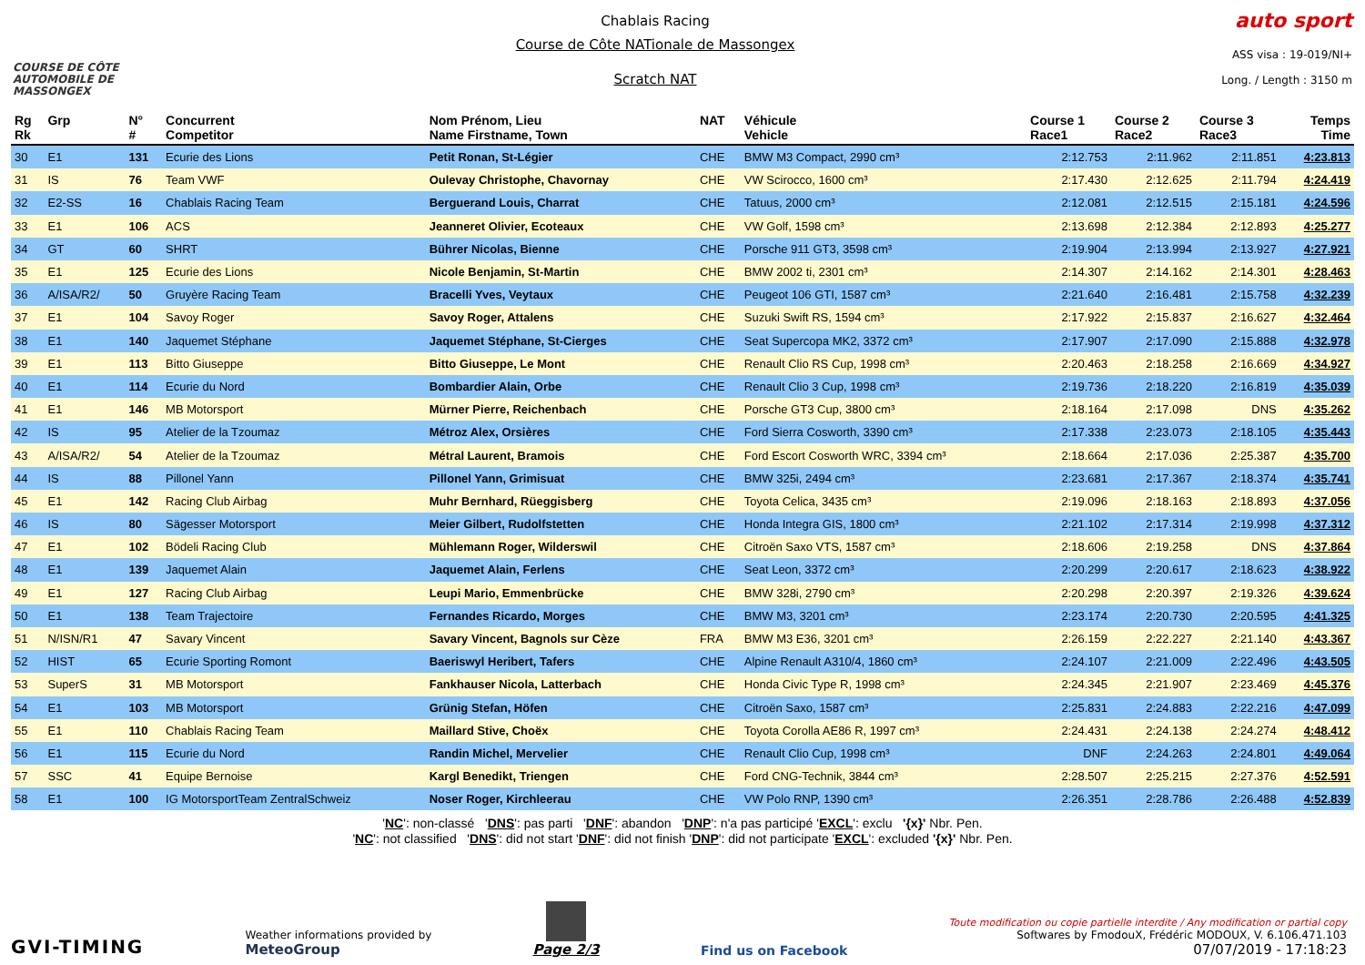COURSE DE CÔTE AUTOMOBILE DE MASSONGEX
Chablais Racing
Course de Côte NATionale de Massongex
Scratch NAT
auto sport
ASS visa : 19-019/NI+
Long. / Length : 3150 m
| Rg Rk | Grp | N° # | Concurrent Competitor | Nom Prénom, Lieu Name Firstname, Town | NAT | Véhicule Vehicle | Course 1 Race1 | Course 2 Race2 | Course 3 Race3 | Temps Time |
| --- | --- | --- | --- | --- | --- | --- | --- | --- | --- | --- |
| 30 | E1 | 131 | Ecurie des Lions | Petit Ronan, St-Légier | CHE | BMW M3 Compact, 2990 cm³ | 2:12.753 | 2:11.962 | 2:11.851 | 4:23.813 |
| 31 | IS | 76 | Team VWF | Oulevay Christophe, Chavornay | CHE | VW Scirocco, 1600 cm³ | 2:17.430 | 2:12.625 | 2:11.794 | 4:24.419 |
| 32 | E2-SS | 16 | Chablais Racing Team | Berguerand Louis, Charrat | CHE | Tatuus, 2000 cm³ | 2:12.081 | 2:12.515 | 2:15.181 | 4:24.596 |
| 33 | E1 | 106 | ACS | Jeanneret Olivier, Ecoteaux | CHE | VW Golf, 1598 cm³ | 2:13.698 | 2:12.384 | 2:12.893 | 4:25.277 |
| 34 | GT | 60 | SHRT | Bührer Nicolas, Bienne | CHE | Porsche 911 GT3, 3598 cm³ | 2:19.904 | 2:13.994 | 2:13.927 | 4:27.921 |
| 35 | E1 | 125 | Ecurie des Lions | Nicole Benjamin, St-Martin | CHE | BMW 2002 ti, 2301 cm³ | 2:14.307 | 2:14.162 | 2:14.301 | 4:28.463 |
| 36 | A/ISA/R2/ | 50 | Gruyère Racing Team | Bracelli Yves, Veytaux | CHE | Peugeot 106 GTI, 1587 cm³ | 2:21.640 | 2:16.481 | 2:15.758 | 4:32.239 |
| 37 | E1 | 104 | Savoy Roger | Savoy Roger, Attalens | CHE | Suzuki Swift RS, 1594 cm³ | 2:17.922 | 2:15.837 | 2:16.627 | 4:32.464 |
| 38 | E1 | 140 | Jaquemet Stéphane | Jaquemet Stéphane, St-Cierges | CHE | Seat Supercopa MK2, 3372 cm³ | 2:17.907 | 2:17.090 | 2:15.888 | 4:32.978 |
| 39 | E1 | 113 | Bitto Giuseppe | Bitto Giuseppe, Le Mont | CHE | Renault Clio RS Cup, 1998 cm³ | 2:20.463 | 2:18.258 | 2:16.669 | 4:34.927 |
| 40 | E1 | 114 | Ecurie du Nord | Bombardier Alain, Orbe | CHE | Renault Clio 3 Cup, 1998 cm³ | 2:19.736 | 2:18.220 | 2:16.819 | 4:35.039 |
| 41 | E1 | 146 | MB Motorsport | Mürner Pierre, Reichenbach | CHE | Porsche GT3 Cup, 3800 cm³ | 2:18.164 | 2:17.098 | DNS | 4:35.262 |
| 42 | IS | 95 | Atelier de la Tzoumaz | Métroz Alex, Orsières | CHE | Ford Sierra Cosworth, 3390 cm³ | 2:17.338 | 2:23.073 | 2:18.105 | 4:35.443 |
| 43 | A/ISA/R2/ | 54 | Atelier de la Tzoumaz | Métral Laurent, Bramois | CHE | Ford Escort Cosworth WRC, 3394 cm³ | 2:18.664 | 2:17.036 | 2:25.387 | 4:35.700 |
| 44 | IS | 88 | Pillonel Yann | Pillonel Yann, Grimisuat | CHE | BMW 325i, 2494 cm³ | 2:23.681 | 2:17.367 | 2:18.374 | 4:35.741 |
| 45 | E1 | 142 | Racing Club Airbag | Muhr Bernhard, Rüeggisberg | CHE | Toyota Celica, 3435 cm³ | 2:19.096 | 2:18.163 | 2:18.893 | 4:37.056 |
| 46 | IS | 80 | Sägesser Motorsport | Meier Gilbert, Rudolfstetten | CHE | Honda Integra GIS, 1800 cm³ | 2:21.102 | 2:17.314 | 2:19.998 | 4:37.312 |
| 47 | E1 | 102 | Bödeli Racing Club | Mühlemann Roger, Wilderswil | CHE | Citroën Saxo VTS, 1587 cm³ | 2:18.606 | 2:19.258 | DNS | 4:37.864 |
| 48 | E1 | 139 | Jaquemet Alain | Jaquemet Alain, Ferlens | CHE | Seat Leon, 3372 cm³ | 2:20.299 | 2:20.617 | 2:18.623 | 4:38.922 |
| 49 | E1 | 127 | Racing Club Airbag | Leupi Mario, Emmenbrücke | CHE | BMW 328i, 2790 cm³ | 2:20.298 | 2:20.397 | 2:19.326 | 4:39.624 |
| 50 | E1 | 138 | Team Trajectoire | Fernandes Ricardo, Morges | CHE | BMW M3, 3201 cm³ | 2:23.174 | 2:20.730 | 2:20.595 | 4:41.325 |
| 51 | N/ISN/R1 | 47 | Savary Vincent | Savary Vincent, Bagnols sur Cèze | FRA | BMW M3 E36, 3201 cm³ | 2:26.159 | 2:22.227 | 2:21.140 | 4:43.367 |
| 52 | HIST | 65 | Ecurie Sporting Romont | Baeriswyl Heribert, Tafers | CHE | Alpine Renault A310/4, 1860 cm³ | 2:24.107 | 2:21.009 | 2:22.496 | 4:43.505 |
| 53 | SuperS | 31 | MB Motorsport | Fankhauser Nicola, Latterbach | CHE | Honda Civic Type R, 1998 cm³ | 2:24.345 | 2:21.907 | 2:23.469 | 4:45.376 |
| 54 | E1 | 103 | MB Motorsport | Grünig Stefan, Höfen | CHE | Citroën Saxo, 1587 cm³ | 2:25.831 | 2:24.883 | 2:22.216 | 4:47.099 |
| 55 | E1 | 110 | Chablais Racing Team | Maillard Stive, Choëx | CHE | Toyota Corolla AE86 R, 1997 cm³ | 2:24.431 | 2:24.138 | 2:24.274 | 4:48.412 |
| 56 | E1 | 115 | Ecurie du Nord | Randin Michel, Mervelier | CHE | Renault Clio Cup, 1998 cm³ | DNF | 2:24.263 | 2:24.801 | 4:49.064 |
| 57 | SSC | 41 | Equipe Bernoise | Kargl Benedikt, Triengen | CHE | Ford CNG-Technik, 3844 cm³ | 2:28.507 | 2:25.215 | 2:27.376 | 4:52.591 |
| 58 | E1 | 100 | IG MotorsportTeam ZentralSchweiz | Noser Roger, Kirchleerau | CHE | VW Polo RNP, 1390 cm³ | 2:26.351 | 2:28.786 | 2:26.488 | 4:52.839 |
'NC': non-classé 'DNS': pas parti 'DNF': abandon 'DNP': n'a pas participé 'EXCL': exclu '{x}' Nbr. Pen.
'NC': not classified 'DNS': did not start 'DNF': did not finish 'DNP': did not participate 'EXCL': excluded '{x}' Nbr. Pen.
GVI-TIMING
Weather informations provided by
MeteoGroup
Page 2/3
Find us on Facebook
Toute modification ou copie partielle interdite / Any modification or partial copy
Softwares by FmodouX, Frédéric MODOUX, V. 6.106.471.103
07/07/2019 - 17:18:23